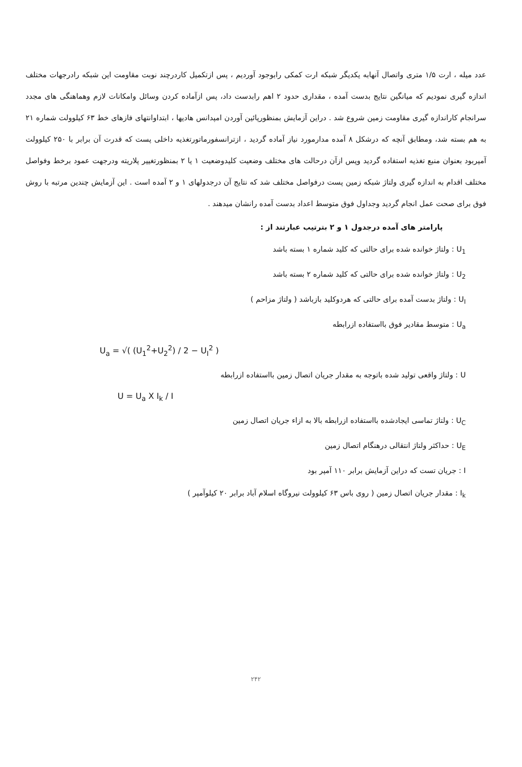عدد میله ، ارت ۱/۵ متری واتصال آنهابه یکدیگر شبکه ارت کمکی رابوجود آوردیم ، پس ازتکمیل کاردرچند نوبت مقاومت این شبکه رادرجهات مختلف اندازه گیری نمودیم که میانگین نتایج بدست آمده ، مقداری حدود ۲ اهم رابدست داد، پس ازآماده کردن وسائل وامکانات لازم وهماهنگی های مجدد سرانجام کاراندازه گیری مقاومت زمین شروع شد . دراین آزمایش بمنظورپائین آوردن امپدانس هادیها ، ابتداوانتهای فازهای خط ۶۳ کیلوولت شماره ۲۱ به هم بسته شد، ومطابق آنچه که درشکل ۸ آمده مدارمورد نیاز آماده گردید ، ازترانسفورماتورتغذیه داخلی پست که قدرت آن برابر با ۲۵۰ کیلوولت آمپربود بعنوان منبع تغذیه استفاده گردید وپس ازآن درحالت های مختلف وضعیت کلیدوضعیت ۱ یا ۲ بمنظورتغییر پلاریته ودرجهت عمود برخط وفواصل مختلف اقدام به اندازه گیری ولتاژ شبکه زمین پست درفواصل مختلف شد که نتایج آن درجدولهای ۱ و ۲ آمده است . این آزمایش چندین مرتبه با روش فوق برای صحت عمل انجام گردید وجداول فوق متوسط اعداد بدست آمده رانشان میدهند .
پارامتر های آمده درجدول ۱ و ۲ بترتیب عبارتند از :
U<sub>1</sub> : ولتاژ خوانده شده برای حالتی که کلید شماره ۱ بسته باشد
U<sub>2</sub> : ولتاژ خوانده شده برای حالتی که کلید شماره ۲ بسته باشد
U<sub>I</sub> : ولتاژ بدست آمده برای حالتی که هردوکلید بازباشد ( ولتاژ مزاحم )
U<sub>a</sub> : متوسط مقادیر فوق بااستفاده ازرابطه
U<sub>a</sub> = √( (U<sub>1</sub><sup>2</sup>+U<sub>2</sub><sup>2</sup>) / 2 − U<sub>I</sub><sup>2</sup> )
U : ولتاژ واقعی تولید شده باتوجه به مقدار جریان اتصال زمین بااستفاده ازرابطه
U = U<sub>a</sub> X I<sub>k</sub> / I
U<sub>C</sub> : ولتاژ تماسی ایجادشده بااستفاده ازرابطه بالا به ازاء جریان اتصال زمین
U<sub>E</sub> : حداکثر ولتاژ انتقالی درهنگام اتصال زمین
I : جریان تست که دراین آزمایش برابر ۱۱۰ آمپر بود
I<sub>k</sub> : مقدار جریان اتصال زمین ( روی باس ۶۳ کیلوولت نیروگاه اسلام آباد برابر ۲۰ کیلوآمپر )
۲۴۲